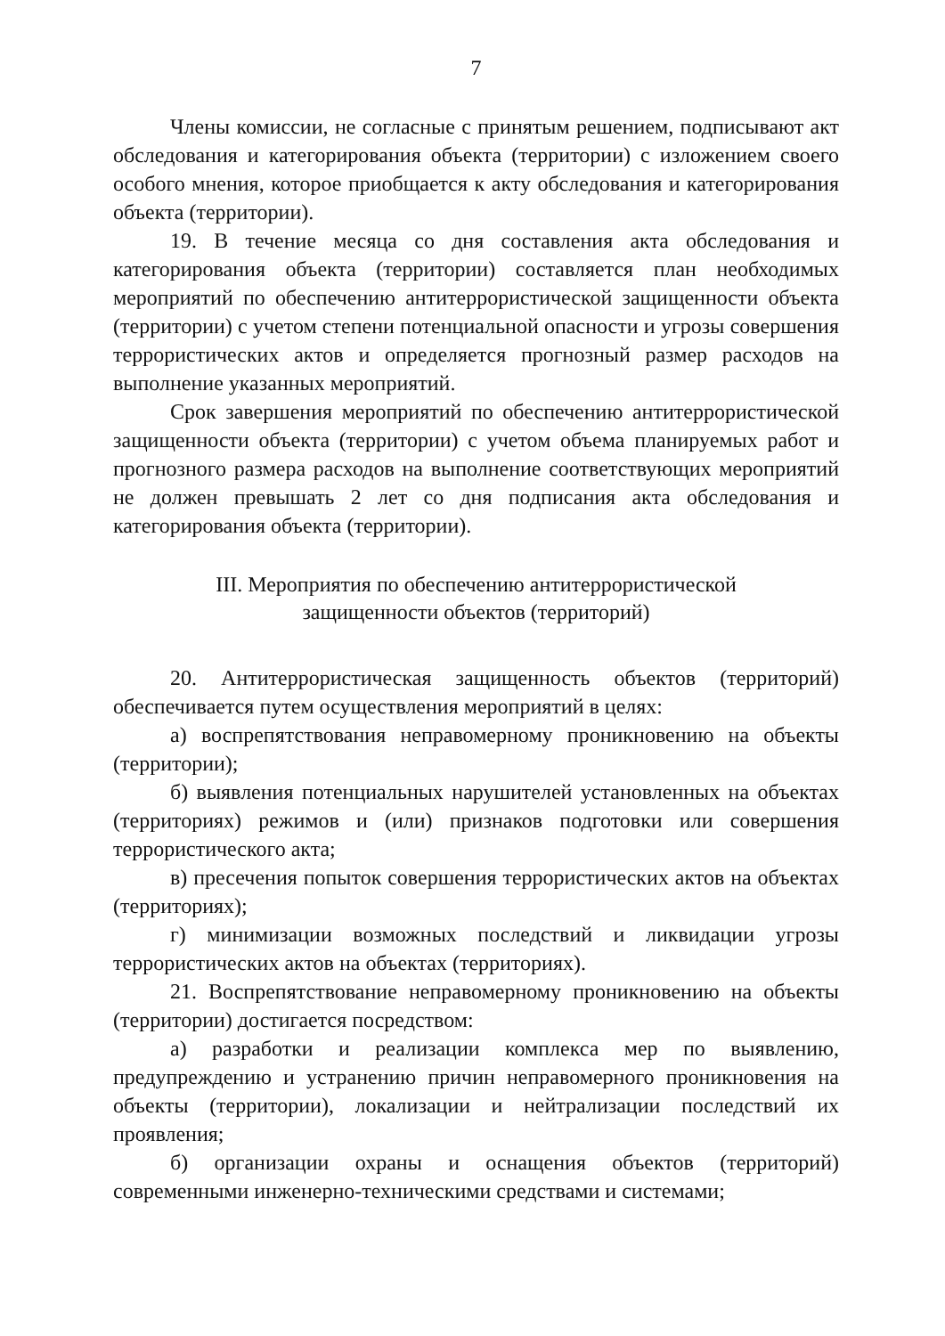7
Члены комиссии, не согласные с принятым решением, подписывают акт обследования и категорирования объекта (территории) с изложением своего особого мнения, которое приобщается к акту обследования и категорирования объекта (территории).
19. В течение месяца со дня составления акта обследования и категорирования объекта (территории) составляется план необходимых мероприятий по обеспечению антитеррористической защищенности объекта (территории) с учетом степени потенциальной опасности и угрозы совершения террористических актов и определяется прогнозный размер расходов на выполнение указанных мероприятий.
Срок завершения мероприятий по обеспечению антитеррористической защищенности объекта (территории) с учетом объема планируемых работ и прогнозного размера расходов на выполнение соответствующих мероприятий не должен превышать 2 лет со дня подписания акта обследования и категорирования объекта (территории).
III. Мероприятия по обеспечению антитеррористической
защищенности объектов (территорий)
20. Антитеррористическая защищенность объектов (территорий) обеспечивается путем осуществления мероприятий в целях:
а) воспрепятствования неправомерному проникновению на объекты (территории);
б) выявления потенциальных нарушителей установленных на объектах (территориях) режимов и (или) признаков подготовки или совершения террористического акта;
в) пресечения попыток совершения террористических актов на объектах (территориях);
г) минимизации возможных последствий и ликвидации угрозы террористических актов на объектах (территориях).
21. Воспрепятствование неправомерному проникновению на объекты (территории) достигается посредством:
а) разработки и реализации комплекса мер по выявлению, предупреждению и устранению причин неправомерного проникновения на объекты (территории), локализации и нейтрализации последствий их проявления;
б) организации охраны и оснащения объектов (территорий) современными инженерно-техническими средствами и системами;